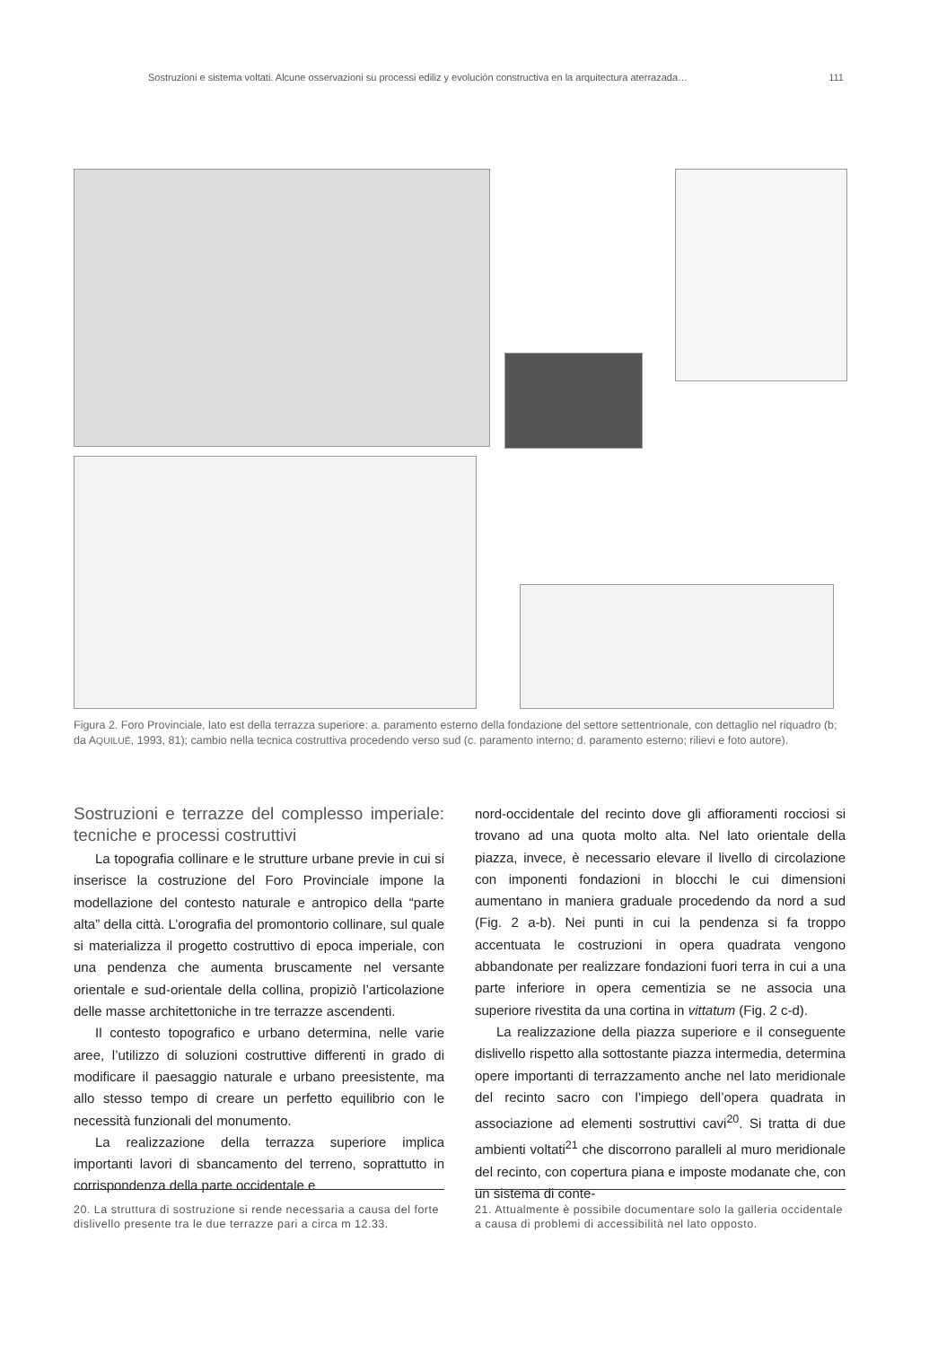Sostruzioni e sistema voltati. Alcune osservazioni su processi ediliz y evolución constructiva en la arquitectura aterrazada… 111
Figura 2. Foro Provinciale, lato est della terrazza superiore: a. paramento esterno della fondazione del settore settentrionale, con dettaglio nel riquadro (b; da AQUILUÉ, 1993, 81); cambio nella tecnica costruttiva procedendo verso sud (c. paramento interno; d. paramento esterno; rilievi e foto autore).
Sostruzioni e terrazze del complesso imperiale: tecniche e processi costruttivi
La topografia collinare e le strutture urbane previe in cui si inserisce la costruzione del Foro Provinciale impone la modellazione del contesto naturale e antropico della “parte alta” della città. L’orografia del promontorio collinare, sul quale si materializza il progetto costruttivo di epoca imperiale, con una pendenza che aumenta bruscamente nel versante orientale e sud-orientale della collina, propiziò l’articolazione delle masse architettoniche in tre terrazze ascendenti.
Il contesto topografico e urbano determina, nelle varie aree, l’utilizzo di soluzioni costruttive differenti in grado di modificare il paesaggio naturale e urbano preesistente, ma allo stesso tempo di creare un perfetto equilibrio con le necessità funzionali del monumento.
La realizzazione della terrazza superiore implica importanti lavori di sbancamento del terreno, soprattutto in corrispondenza della parte occidentale e
nord-occidentale del recinto dove gli affioramenti rocciosi si trovano ad una quota molto alta. Nel lato orientale della piazza, invece, è necessario elevare il livello di circolazione con imponenti fondazioni in blocchi le cui dimensioni aumentano in maniera graduale procedendo da nord a sud (Fig. 2 a-b). Nei punti in cui la pendenza si fa troppo accentuata le costruzioni in opera quadrata vengono abbandonate per realizzare fondazioni fuori terra in cui a una parte inferiore in opera cementizia se ne associa una superiore rivestita da una cortina in vittatum (Fig. 2 c-d).
La realizzazione della piazza superiore e il conseguente dislivello rispetto alla sottostante piazza intermedia, determina opere importanti di terrazzamento anche nel lato meridionale del recinto sacro con l’impiego dell’opera quadrata in associazione ad elementi sostruttivi cavi<sup>20</sup>. Si tratta di due ambienti voltati<sup>21</sup> che discorrono paralleli al muro meridionale del recinto, con copertura piana e imposte modanate che, con un sistema di conte-
20. La struttura di sostruzione si rende necessaria a causa del forte dislivello presente tra le due terrazze pari a circa m 12.33.
21. Attualmente è possibile documentare solo la galleria occidentale a causa di problemi di accessibilità nel lato opposto.